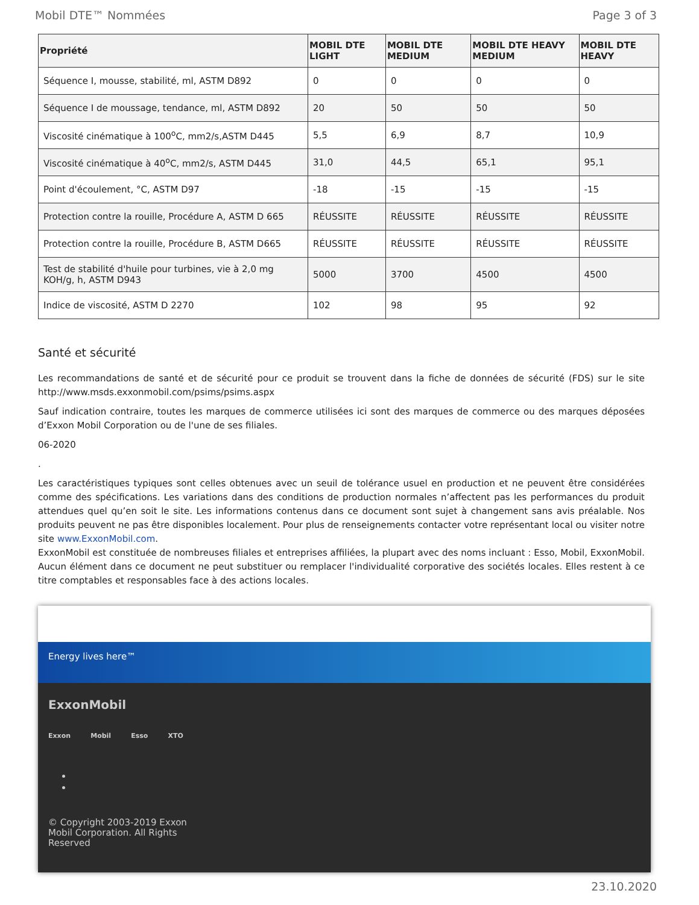Mobil DTE™ Nommées Page 3 of 3
| Propriété | MOBIL DTE LIGHT | MOBIL DTE MEDIUM | MOBIL DTE HEAVY MEDIUM | MOBIL DTE HEAVY |
| --- | --- | --- | --- | --- |
| Séquence I, mousse, stabilité, ml, ASTM D892 | 0 | 0 | 0 | 0 |
| Séquence I de moussage, tendance, ml, ASTM D892 | 20 | 50 | 50 | 50 |
| Viscosité cinématique à 100<sup>o</sup>C, mm2/s,ASTM D445 | 5,5 | 6,9 | 8,7 | 10,9 |
| Viscosité cinématique à 40<sup>o</sup>C, mm2/s, ASTM D445 | 31,0 | 44,5 | 65,1 | 95,1 |
| Point d'écoulement, °C, ASTM D97 | -18 | -15 | -15 | -15 |
| Protection contre la rouille, Procédure A, ASTM D 665 | RÉUSSITE | RÉUSSITE | RÉUSSITE | RÉUSSITE |
| Protection contre la rouille, Procédure B, ASTM D665 | RÉUSSITE | RÉUSSITE | RÉUSSITE | RÉUSSITE |
| Test de stabilité d'huile pour turbines, vie à 2,0 mg KOH/g, h, ASTM D943 | 5000 | 3700 | 4500 | 4500 |
| Indice de viscosité, ASTM D 2270 | 102 | 98 | 95 | 92 |
Santé et sécurité
Les recommandations de santé et de sécurité pour ce produit se trouvent dans la fiche de données de sécurité (FDS) sur le site http://www.msds.exxonmobil.com/psims/psims.aspx
Sauf indication contraire, toutes les marques de commerce utilisées ici sont des marques de commerce ou des marques déposées d’Exxon Mobil Corporation ou de l'une de ses filiales.
06-2020
.
Les caractéristiques typiques sont celles obtenues avec un seuil de tolérance usuel en production et ne peuvent être considérées comme des spécifications. Les variations dans des conditions de production normales n’affectent pas les performances du produit attendues quel qu’en soit le site. Les informations contenus dans ce document sont sujet à changement sans avis préalable. Nos produits peuvent ne pas être disponibles localement. Pour plus de renseignements contacter votre représentant local ou visiter notre site www.ExxonMobil.com.
ExxonMobil est constituée de nombreuses filiales et entreprises affiliées, la plupart avec des noms incluant : Esso, Mobil, ExxonMobil. Aucun élément dans ce document ne peut substituer ou remplacer l'individualité corporative des sociétés locales. Elles restent à ce titre comptables et responsables face à des actions locales.
Energy lives here™
ExxonMobil
Exxon Mobil Esso XTO
© Copyright 2003-2019 Exxon Mobil Corporation. All Rights Reserved
23.10.2020